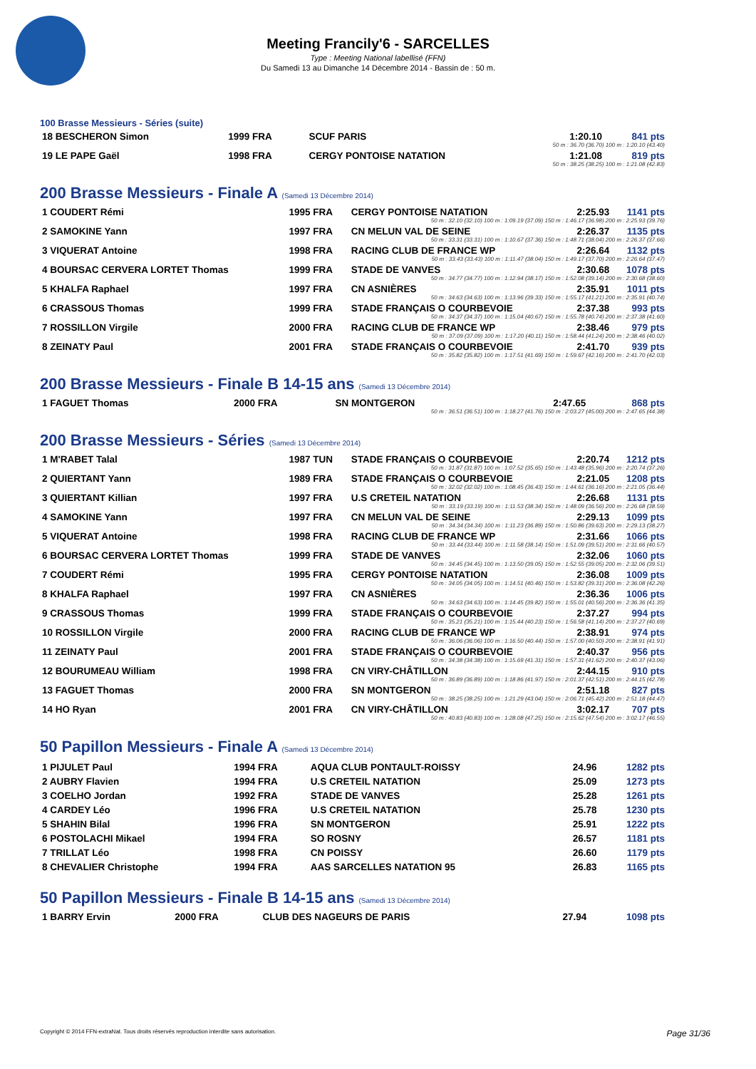Meeting Francily'6 - SARCELLES
Type : Meeting National labellisé (FFN)
Du Samedi 13 au Dimanche 14 Décembre 2014 - Bassin de : 50 m.
100 Brasse Messieurs - Séries (suite)
| 18 BESCHERON Simon | 1999 FRA | SCUF PARIS | 1:20.10 | 841 pts |
| 50 m : 36.70 (36.70) 100 m : 1:20.10 (43.40) | | | | |
| 19 LE PAPE Gaël | 1998 FRA | CERGY PONTOISE NATATION | 1:21.08 | 819 pts |
| 50 m : 38.25 (38.25) 100 m : 1:21.08 (42.83) | | | | |
200 Brasse Messieurs - Finale A (Samedi 13 Décembre 2014)
| 1 COUDERT Rémi | 1995 FRA | CERGY PONTOISE NATATION | 2:25.93 | 1141 pts |
| 50 m : 32.10 (32.10) 100 m : 1:09.19 (37.09) 150 m : 1:46.17 (36.98) 200 m : 2:25.93 (39.76) | | | | |
| 2 SAMOKINE Yann | 1997 FRA | CN MELUN VAL DE SEINE | 2:26.37 | 1135 pts |
| 50 m : 33.31 (33.31) 100 m : 1:10.67 (37.36) 150 m : 1:48.71 (38.04) 200 m : 2:26.37 (37.66) | | | | |
| 3 VIQUERAT Antoine | 1998 FRA | RACING CLUB DE FRANCE WP | 2:26.64 | 1132 pts |
| 50 m : 33.43 (33.43) 100 m : 1:11.47 (38.04) 150 m : 1:49.17 (37.70) 200 m : 2:26.64 (37.47) | | | | |
| 4 BOURSAC CERVERA LORTET Thomas | 1999 FRA | STADE DE VANVES | 2:30.68 | 1078 pts |
| 50 m : 34.77 (34.77) 100 m : 1:12.94 (38.17) 150 m : 1:52.08 (39.14) 200 m : 2:30.68 (38.60) | | | | |
| 5 KHALFA Raphael | 1997 FRA | CN ASNIÈRES | 2:35.91 | 1011 pts |
| 50 m : 34.63 (34.63) 100 m : 1:13.96 (39.33) 150 m : 1:55.17 (41.21) 200 m : 2:35.91 (40.74) | | | | |
| 6 CRASSOUS Thomas | 1999 FRA | STADE FRANÇAIS O COURBEVOIE | 2:37.38 | 993 pts |
| 50 m : 34.37 (34.37) 100 m : 1:15.04 (40.67) 150 m : 1:55.78 (40.74) 200 m : 2:37.38 (41.60) | | | | |
| 7 ROSSILLON Virgile | 2000 FRA | RACING CLUB DE FRANCE WP | 2:38.46 | 979 pts |
| 50 m : 37.09 (37.09) 100 m : 1:17.20 (40.11) 150 m : 1:58.44 (41.24) 200 m : 2:38.46 (40.02) | | | | |
| 8 ZEINATY Paul | 2001 FRA | STADE FRANÇAIS O COURBEVOIE | 2:41.70 | 939 pts |
| 50 m : 35.82 (35.82) 100 m : 1:17.51 (41.69) 150 m : 1:59.67 (42.16) 200 m : 2:41.70 (42.03) | | | | |
200 Brasse Messieurs - Finale B 14-15 ans (Samedi 13 Décembre 2014)
| 1 FAGUET Thomas | 2000 FRA | SN MONTGERON | 2:47.65 | 868 pts |
| 50 m : 36.51 (36.51) 100 m : 1:18.27 (41.76) 150 m : 2:03.27 (45.00) 200 m : 2:47.65 (44.38) | | | | |
200 Brasse Messieurs - Séries (Samedi 13 Décembre 2014)
| 1 M'RABET Talal | 1987 TUN | STADE FRANÇAIS O COURBEVOIE | 2:20.74 | 1212 pts |
| 50 m : 31.87 (31.87) 100 m : 1:07.52 (35.65) 150 m : 1:43.48 (35.96) 200 m : 2:20.74 (37.26) | | | | |
| 2 QUIERTANT Yann | 1989 FRA | STADE FRANÇAIS O COURBEVOIE | 2:21.05 | 1208 pts |
| 50 m : 32.02 (32.02) 100 m : 1:08.45 (36.43) 150 m : 1:44.61 (36.16) 200 m : 2:21.05 (36.44) | | | | |
| 3 QUIERTANT Killian | 1997 FRA | U.S CRETEIL NATATION | 2:26.68 | 1131 pts |
| 50 m : 33.19 (33.19) 100 m : 1:11.53 (38.34) 150 m : 1:48.09 (36.56) 200 m : 2:26.68 (38.59) | | | | |
| 4 SAMOKINE Yann | 1997 FRA | CN MELUN VAL DE SEINE | 2:29.13 | 1099 pts |
| 50 m : 34.34 (34.34) 100 m : 1:11.23 (36.89) 150 m : 1:50.86 (39.63) 200 m : 2:29.13 (38.27) | | | | |
| 5 VIQUERAT Antoine | 1998 FRA | RACING CLUB DE FRANCE WP | 2:31.66 | 1066 pts |
| 50 m : 33.44 (33.44) 100 m : 1:11.58 (38.14) 150 m : 1:51.09 (39.51) 200 m : 2:31.66 (40.57) | | | | |
| 6 BOURSAC CERVERA LORTET Thomas | 1999 FRA | STADE DE VANVES | 2:32.06 | 1060 pts |
| 50 m : 34.45 (34.45) 100 m : 1:13.50 (39.05) 150 m : 1:52.55 (39.05) 200 m : 2:32.06 (39.51) | | | | |
| 7 COUDERT Rémi | 1995 FRA | CERGY PONTOISE NATATION | 2:36.08 | 1009 pts |
| 50 m : 34.05 (34.05) 100 m : 1:14.51 (40.46) 150 m : 1:53.82 (39.31) 200 m : 2:36.08 (42.26) | | | | |
| 8 KHALFA Raphael | 1997 FRA | CN ASNIÈRES | 2:36.36 | 1006 pts |
| 50 m : 34.63 (34.63) 100 m : 1:14.45 (39.82) 150 m : 1:55.01 (40.56) 200 m : 2:36.36 (41.35) | | | | |
| 9 CRASSOUS Thomas | 1999 FRA | STADE FRANÇAIS O COURBEVOIE | 2:37.27 | 994 pts |
| 50 m : 35.21 (35.21) 100 m : 1:15.44 (40.23) 150 m : 1:56.58 (41.14) 200 m : 2:37.27 (40.69) | | | | |
| 10 ROSSILLON Virgile | 2000 FRA | RACING CLUB DE FRANCE WP | 2:38.91 | 974 pts |
| 50 m : 36.06 (36.06) 100 m : 1:16.50 (40.44) 150 m : 1:57.00 (40.50) 200 m : 2:38.91 (41.91) | | | | |
| 11 ZEINATY Paul | 2001 FRA | STADE FRANÇAIS O COURBEVOIE | 2:40.37 | 956 pts |
| 50 m : 34.38 (34.38) 100 m : 1:15.69 (41.31) 150 m : 1:57.31 (41.62) 200 m : 2:40.37 (43.06) | | | | |
| 12 BOURUMEAU William | 1998 FRA | CN VIRY-CHÂTILLON | 2:44.15 | 910 pts |
| 50 m : 36.89 (36.89) 100 m : 1:18.86 (41.97) 150 m : 2:01.37 (42.51) 200 m : 2:44.15 (42.78) | | | | |
| 13 FAGUET Thomas | 2000 FRA | SN MONTGERON | 2:51.18 | 827 pts |
| 50 m : 38.25 (38.25) 100 m : 1:21.29 (43.04) 150 m : 2:06.71 (45.42) 200 m : 2:51.18 (44.47) | | | | |
| 14 HO Ryan | 2001 FRA | CN VIRY-CHÂTILLON | 3:02.17 | 707 pts |
| 50 m : 40.83 (40.83) 100 m : 1:28.08 (47.25) 150 m : 2:15.62 (47.54) 200 m : 3:02.17 (46.55) | | | | |
50 Papillon Messieurs - Finale A (Samedi 13 Décembre 2014)
| 1 PIJULET Paul | 1994 FRA | AQUA CLUB PONTAULT-ROISSY | 24.96 | 1282 pts |
| 2 AUBRY Flavien | 1994 FRA | U.S CRETEIL NATATION | 25.09 | 1273 pts |
| 3 COELHO Jordan | 1992 FRA | STADE DE VANVES | 25.28 | 1261 pts |
| 4 CARDEY Léo | 1996 FRA | U.S CRETEIL NATATION | 25.78 | 1230 pts |
| 5 SHAHIN Bilal | 1996 FRA | SN MONTGERON | 25.91 | 1222 pts |
| 6 POSTOLACHI Mikael | 1994 FRA | SO ROSNY | 26.57 | 1181 pts |
| 7 TRILLAT Léo | 1998 FRA | CN POISSY | 26.60 | 1179 pts |
| 8 CHEVALIER Christophe | 1994 FRA | AAS SARCELLES NATATION 95 | 26.83 | 1165 pts |
50 Papillon Messieurs - Finale B 14-15 ans (Samedi 13 Décembre 2014)
| 1 BARRY Ervin | 2000 FRA | CLUB DES NAGEURS DE PARIS | 27.94 | 1098 pts |
Copyright © 2014 FFN-extraNat. Tous droits réservés reproduction interdite sans autorisation. Page 31/36